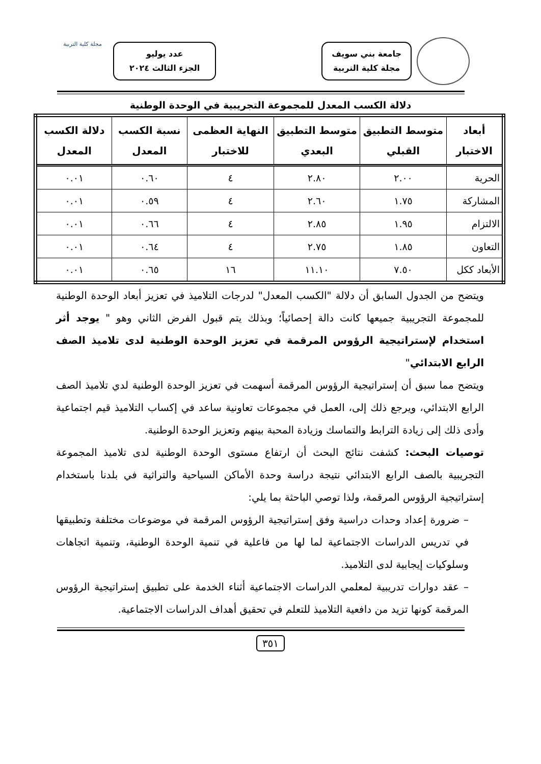جامعة بني سويف
مجلة كلية التربية
عدد يوليو
الجزء الثالث ٢٠٢٤
مجلة كلية التربية
دلالة الكسب المعدل للمجموعة التجريبية في الوحدة الوطنية
| أبعاد الاختبار | متوسط التطبيق القبلي | متوسط التطبيق البعدي | النهاية العظمى للاختبار | نسبة الكسب المعدل | دلالة الكسب المعدل |
| --- | --- | --- | --- | --- | --- |
| الحرية | ٢.٠٠ | ٢.٨٠ | ٤ | ٠.٦٠ | ٠.٠١ |
| المشاركة | ١.٧٥ | ٢.٦٠ | ٤ | ٠.٥٩ | ٠.٠١ |
| الالتزام | ١.٩٥ | ٢.٨٥ | ٤ | ٠.٦٦ | ٠.٠١ |
| التعاون | ١.٨٥ | ٢.٧٥ | ٤ | ٠.٦٤ | ٠.٠١ |
| الأبعاد ككل | ٧.٥٠ | ١١.١٠ | ١٦ | ٠.٦٥ | ٠.٠١ |
ويتضح من الجدول السابق أن دلالة "الكسب المعدل" لدرجات التلاميذ في تعزيز أبعاد الوحدة الوطنية للمجموعة التجريبية جميعها كانت دالة إحصائياً؛ وبذلك يتم قبول الفرض الثاني وهو " يوجد أثر استخدام لإستراتيجية الرؤوس المرقمة في تعزيز الوحدة الوطنية لدى تلاميذ الصف الرابع الابتدائي"
ويتضح مما سبق أن إستراتيجية الرؤوس المرقمة أسهمت في تعزيز الوحدة الوطنية لدي تلاميذ الصف الرابع الابتدائي، ويرجع ذلك إلى، العمل في مجموعات تعاونية ساعد في إكساب التلاميذ قيم اجتماعية وأدى ذلك إلى زيادة الترابط والتماسك وزيادة المحبة بينهم وتعزيز الوحدة الوطنية.
توصيات البحث: كشفت نتائج البحث أن ارتفاع مستوى الوحدة الوطنية لدى تلاميذ المجموعة التجريبية بالصف الرابع الابتدائي نتيجة دراسة وحدة الأماكن السياحية والتراثية في بلدنا باستخدام إستراتيجية الرؤوس المرقمة، ولذا توصي الباحثة بما يلي:
– ضرورة إعداد وحدات دراسية وفق إستراتيجية الرؤوس المرقمة في موضوعات مختلفة وتطبيقها في تدريس الدراسات الاجتماعية لما لها من فاعلية في تنمية الوحدة الوطنية، وتنمية اتجاهات وسلوكيات إيجابية لدى التلاميذ.
– عقد دوارات تدريبية لمعلمي الدراسات الاجتماعية أثناء الخدمة على تطبيق إستراتيجية الرؤوس المرقمة كونها تزيد من دافعية التلاميذ للتعلم في تحقيق أهداف الدراسات الاجتماعية.
٣٥١